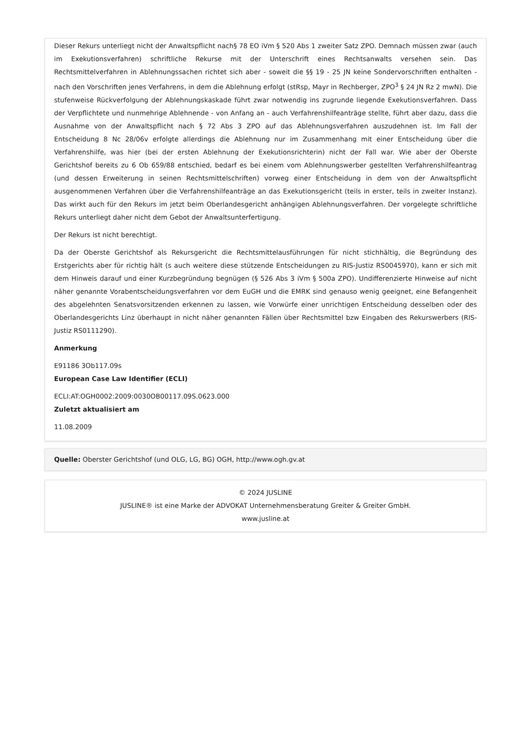Dieser Rekurs unterliegt nicht der Anwaltspflicht nach§ 78 EO iVm § 520 Abs 1 zweiter Satz ZPO. Demnach müssen zwar (auch im Exekutionsverfahren) schriftliche Rekurse mit der Unterschrift eines Rechtsanwalts versehen sein. Das Rechtsmittelverfahren in Ablehnungssachen richtet sich aber - soweit die §§ 19 - 25 JN keine Sondervorschriften enthalten - nach den Vorschriften jenes Verfahrens, in dem die Ablehnung erfolgt (stRsp, Mayr in Rechberger, ZPO<sup>3</sup> § 24 JN Rz 2 mwN). Die stufenweise Rückverfolgung der Ablehnungskaskade führt zwar notwendig ins zugrunde liegende Exekutionsverfahren. Dass der Verpflichtete und nunmehrige Ablehnende - von Anfang an - auch Verfahrenshilfeanträge stellte, führt aber dazu, dass die Ausnahme von der Anwaltspflicht nach § 72 Abs 3 ZPO auf das Ablehnungsverfahren auszudehnen ist. Im Fall der Entscheidung 8 Nc 28/06v erfolgte allerdings die Ablehnung nur im Zusammenhang mit einer Entscheidung über die Verfahrenshilfe, was hier (bei der ersten Ablehnung der Exekutionsrichterin) nicht der Fall war. Wie aber der Oberste Gerichtshof bereits zu 6 Ob 659/88 entschied, bedarf es bei einem vom Ablehnungswerber gestellten Verfahrenshilfeantrag (und dessen Erweiterung in seinen Rechtsmittelschriften) vorweg einer Entscheidung in dem von der Anwaltspflicht ausgenommenen Verfahren über die Verfahrenshilfeanträge an das Exekutionsgericht (teils in erster, teils in zweiter Instanz). Das wirkt auch für den Rekurs im jetzt beim Oberlandesgericht anhängigen Ablehnungsverfahren. Der vorgelegte schriftliche Rekurs unterliegt daher nicht dem Gebot der Anwaltsunterfertigung.
Der Rekurs ist nicht berechtigt.
Da der Oberste Gerichtshof als Rekursgericht die Rechtsmittelausführungen für nicht stichhältig, die Begründung des Erstgerichts aber für richtig hält (s auch weitere diese stützende Entscheidungen zu RIS-Justiz RS0045970), kann er sich mit dem Hinweis darauf und einer Kurzbegründung begnügen (§ 526 Abs 3 iVm § 500a ZPO). Undifferenzierte Hinweise auf nicht näher genannte Vorabentscheidungsverfahren vor dem EuGH und die EMRK sind genauso wenig geeignet, eine Befangenheit des abgelehnten Senatsvorsitzenden erkennen zu lassen, wie Vorwürfe einer unrichtigen Entscheidung desselben oder des Oberlandesgerichts Linz überhaupt in nicht näher genannten Fällen über Rechtsmittel bzw Eingaben des Rekurswerbers (RIS-Justiz RS0111290).
Anmerkung
E91186 3Ob117.09s
European Case Law Identifier (ECLI)
ECLI:AT:OGH0002:2009:0030OB00117.09S.0623.000
Zuletzt aktualisiert am
11.08.2009
Quelle: Oberster Gerichtshof (und OLG, LG, BG) OGH, http://www.ogh.gv.at
© 2024 JUSLINE
JUSLINE® ist eine Marke der ADVOKAT Unternehmensberatung Greiter & Greiter GmbH.
www.jusline.at